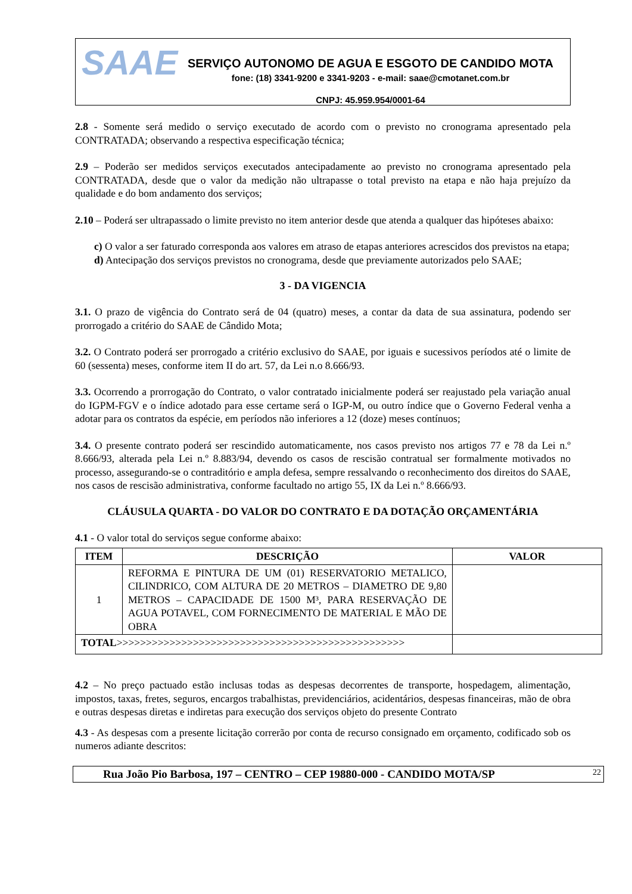SAAE
SERVIÇO AUTONOMO DE AGUA E ESGOTO DE CANDIDO MOTA
fone: (18) 3341-9200 e 3341-9203 - e-mail: saae@cmotanet.com.br
CNPJ: 45.959.954/0001-64
2.8 - Somente será medido o serviço executado de acordo com o previsto no cronograma apresentado pela CONTRATADA; observando a respectiva especificação técnica;
2.9 – Poderão ser medidos serviços executados antecipadamente ao previsto no cronograma apresentado pela CONTRATADA, desde que o valor da medição não ultrapasse o total previsto na etapa e não haja prejuízo da qualidade e do bom andamento dos serviços;
2.10 – Poderá ser ultrapassado o limite previsto no item anterior desde que atenda a qualquer das hipóteses abaixo:
c) O valor a ser faturado corresponda aos valores em atraso de etapas anteriores acrescidos dos previstos na etapa;
d) Antecipação dos serviços previstos no cronograma, desde que previamente autorizados pelo SAAE;
3 - DA VIGENCIA
3.1. O prazo de vigência do Contrato será de 04 (quatro) meses, a contar da data de sua assinatura, podendo ser prorrogado a critério do SAAE de Cândido Mota;
3.2. O Contrato poderá ser prorrogado a critério exclusivo do SAAE, por iguais e sucessivos períodos até o limite de 60 (sessenta) meses, conforme item II do art. 57, da Lei n.o 8.666/93.
3.3. Ocorrendo a prorrogação do Contrato, o valor contratado inicialmente poderá ser reajustado pela variação anual do IGPM-FGV e o índice adotado para esse certame será o IGP-M, ou outro índice que o Governo Federal venha a adotar para os contratos da espécie, em períodos não inferiores a 12 (doze) meses contínuos;
3.4. O presente contrato poderá ser rescindido automaticamente, nos casos previsto nos artigos 77 e 78 da Lei n.º 8.666/93, alterada pela Lei n.º 8.883/94, devendo os casos de rescisão contratual ser formalmente motivados no processo, assegurando-se o contraditório e ampla defesa, sempre ressalvando o reconhecimento dos direitos do SAAE, nos casos de rescisão administrativa, conforme facultado no artigo 55, IX da Lei n.º 8.666/93.
CLÁUSULA QUARTA - DO VALOR DO CONTRATO E DA DOTAÇÃO ORÇAMENTÁRIA
4.1 - O valor total do serviços segue conforme abaixo:
| ITEM | DESCRIÇÃO | VALOR |
| --- | --- | --- |
| 1 | REFORMA E PINTURA DE UM (01) RESERVATORIO METALICO, CILINDRICO, COM ALTURA DE 20 METROS – DIAMETRO DE 9,80 METROS – CAPACIDADE DE 1500 M³, PARA RESERVAÇÃO DE AGUA POTAVEL, COM FORNECIMENTO DE MATERIAL E MÃO DE OBRA | |
| TOTAL >>>>>>>>>>>>>>>>>>>>>>>>>>>>>>>>>>>>>>>>>>>>>>>>> | | |
4.2 – No preço pactuado estão inclusas todas as despesas decorrentes de transporte, hospedagem, alimentação, impostos, taxas, fretes, seguros, encargos trabalhistas, previdenciários, acidentários, despesas financeiras, mão de obra e outras despesas diretas e indiretas para execução dos serviços objeto do presente Contrato
4.3 - As despesas com a presente licitação correrão por conta de recurso consignado em orçamento, codificado sob os numeros adiante descritos:
Rua João Pio Barbosa, 197 – CENTRO – CEP 19880-000 - CANDIDO MOTA/SP 22